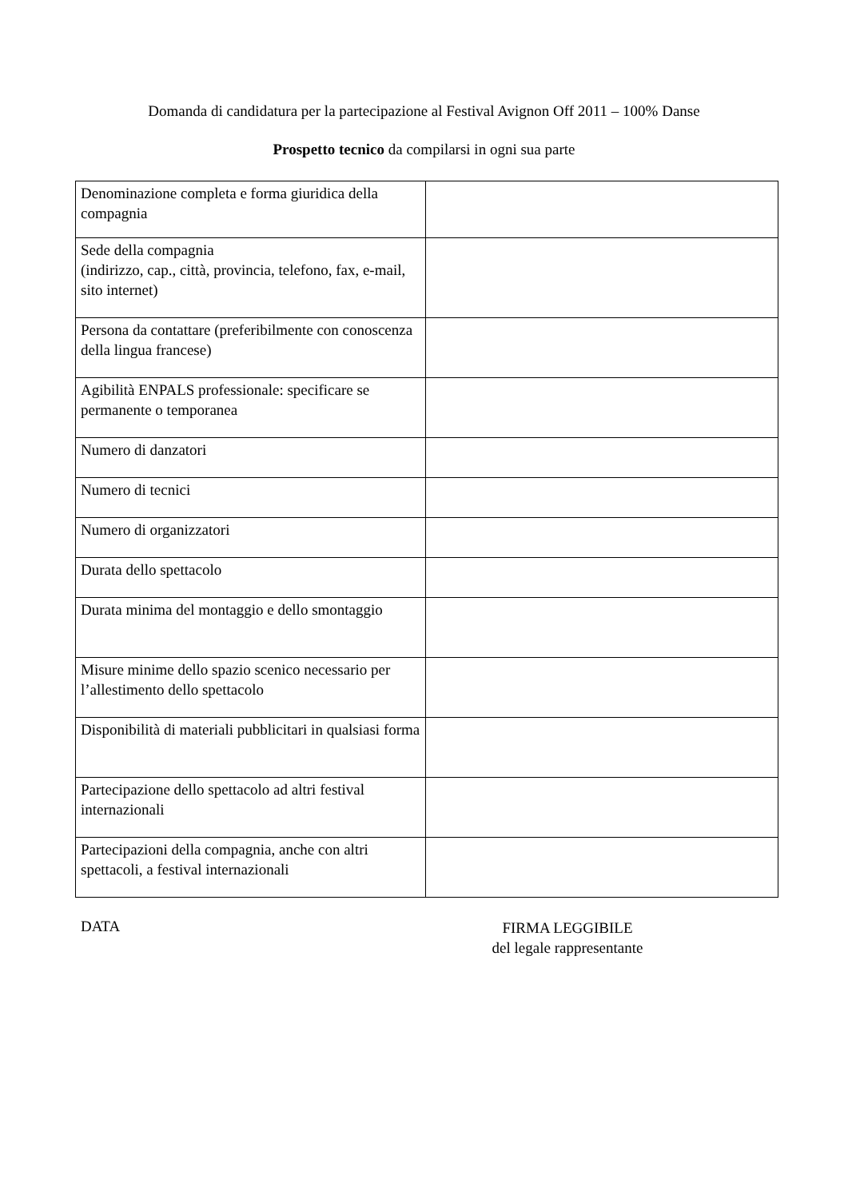Domanda di candidatura per la partecipazione al Festival Avignon Off 2011 – 100% Danse
Prospetto tecnico da compilarsi in ogni sua parte
| Denominazione completa e forma giuridica della compagnia | |
| Sede della compagnia (indirizzo, cap., città, provincia, telefono, fax, e-mail, sito internet) | |
| Persona da contattare (preferibilmente con conoscenza della lingua francese) | |
| Agibilità ENPALS professionale: specificare se permanente o temporanea | |
| Numero di danzatori | |
| Numero di tecnici | |
| Numero di organizzatori | |
| Durata dello spettacolo | |
| Durata minima del montaggio e dello smontaggio | |
| Misure minime dello spazio scenico necessario per l’allestimento dello spettacolo | |
| Disponibilità di materiali pubblicitari in qualsiasi forma | |
| Partecipazione dello spettacolo ad altri festival internazionali | |
| Partecipazioni della compagnia, anche con altri spettacoli, a festival internazionali | |
DATA
FIRMA LEGGIBILE
del legale rappresentante